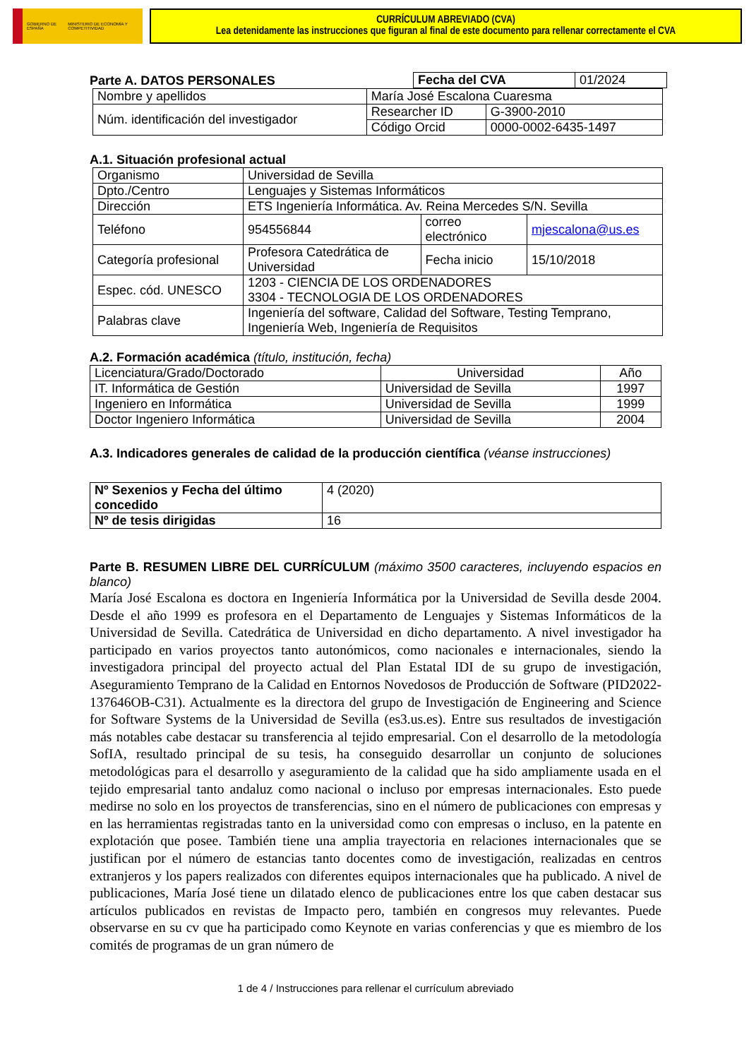GOBIERNO DE ESPAÑA MINISTERIO DE ECONOMÍA Y COMPETITIVIDAD
CURRÍCULUM ABREVIADO (CVA)
Lea detenidamente las instrucciones que figuran al final de este documento para rellenar correctamente el CVA
Parte A. DATOS PERSONALES
| Fecha del CVA | 01/2024 |
| Nombre y apellidos | María José Escalona Cuaresma | | |
| Núm. identificación del investigador | | Researcher ID | G-3900-2010 |
| | | Código Orcid | 0000-0002-6435-1497 |
A.1. Situación profesional actual
| Organismo | Universidad de Sevilla | | | |
| Dpto./Centro | Lenguajes y Sistemas Informáticos | | | |
| Dirección | ETS Ingeniería Informática. Av. Reina Mercedes S/N. Sevilla | | | |
| Teléfono | 954556844 | correo electrónico | | mjescalona@us.es |
| Categoría profesional | Profesora Catedrática de Universidad | | Fecha inicio | 15/10/2018 |
| Espec. cód. UNESCO | 1203 - CIENCIA DE LOS ORDENADORES 3304 - TECNOLOGIA DE LOS ORDENADORES | | | |
| Palabras clave | Ingeniería del software, Calidad del Software, Testing Temprano, Ingeniería Web, Ingeniería de Requisitos | | | |
A.2. Formación académica (título, institución, fecha)
| Licenciatura/Grado/Doctorado | Universidad | Año |
| IT. Informática de Gestión | Universidad de Sevilla | 1997 |
| Ingeniero en Informática | Universidad de Sevilla | 1999 |
| Doctor Ingeniero Informática | Universidad de Sevilla | 2004 |
A.3. Indicadores generales de calidad de la producción científica (véanse instrucciones)
| Nº Sexenios y Fecha del último concedido | 4 (2020) |
| Nº de tesis dirigidas | 16 |
Parte B. RESUMEN LIBRE DEL CURRÍCULUM (máximo 3500 caracteres, incluyendo espacios en blanco)
María José Escalona es doctora en Ingeniería Informática por la Universidad de Sevilla desde 2004. Desde el año 1999 es profesora en el Departamento de Lenguajes y Sistemas Informáticos de la Universidad de Sevilla. Catedrática de Universidad en dicho departamento. A nivel investigador ha participado en varios proyectos tanto autonómicos, como nacionales e internacionales, siendo la investigadora principal del proyecto actual del Plan Estatal IDI de su grupo de investigación, Aseguramiento Temprano de la Calidad en Entornos Novedosos de Producción de Software (PID2022-137646OB-C31). Actualmente es la directora del grupo de Investigación de Engineering and Science for Software Systems de la Universidad de Sevilla (es3.us.es). Entre sus resultados de investigación más notables cabe destacar su transferencia al tejido empresarial. Con el desarrollo de la metodología SofIA, resultado principal de su tesis, ha conseguido desarrollar un conjunto de soluciones metodológicas para el desarrollo y aseguramiento de la calidad que ha sido ampliamente usada en el tejido empresarial tanto andaluz como nacional o incluso por empresas internacionales. Esto puede medirse no solo en los proyectos de transferencias, sino en el número de publicaciones con empresas y en las herramientas registradas tanto en la universidad como con empresas o incluso, en la patente en explotación que posee. También tiene una amplia trayectoria en relaciones internacionales que se justifican por el número de estancias tanto docentes como de investigación, realizadas en centros extranjeros y los papers realizados con diferentes equipos internacionales que ha publicado. A nivel de publicaciones, María José tiene un dilatado elenco de publicaciones entre los que caben destacar sus artículos publicados en revistas de Impacto pero, también en congresos muy relevantes. Puede observarse en su cv que ha participado como Keynote en varias conferencias y que es miembro de los comités de programas de un gran número de
1 de 4 / Instrucciones para rellenar el currículum abreviado